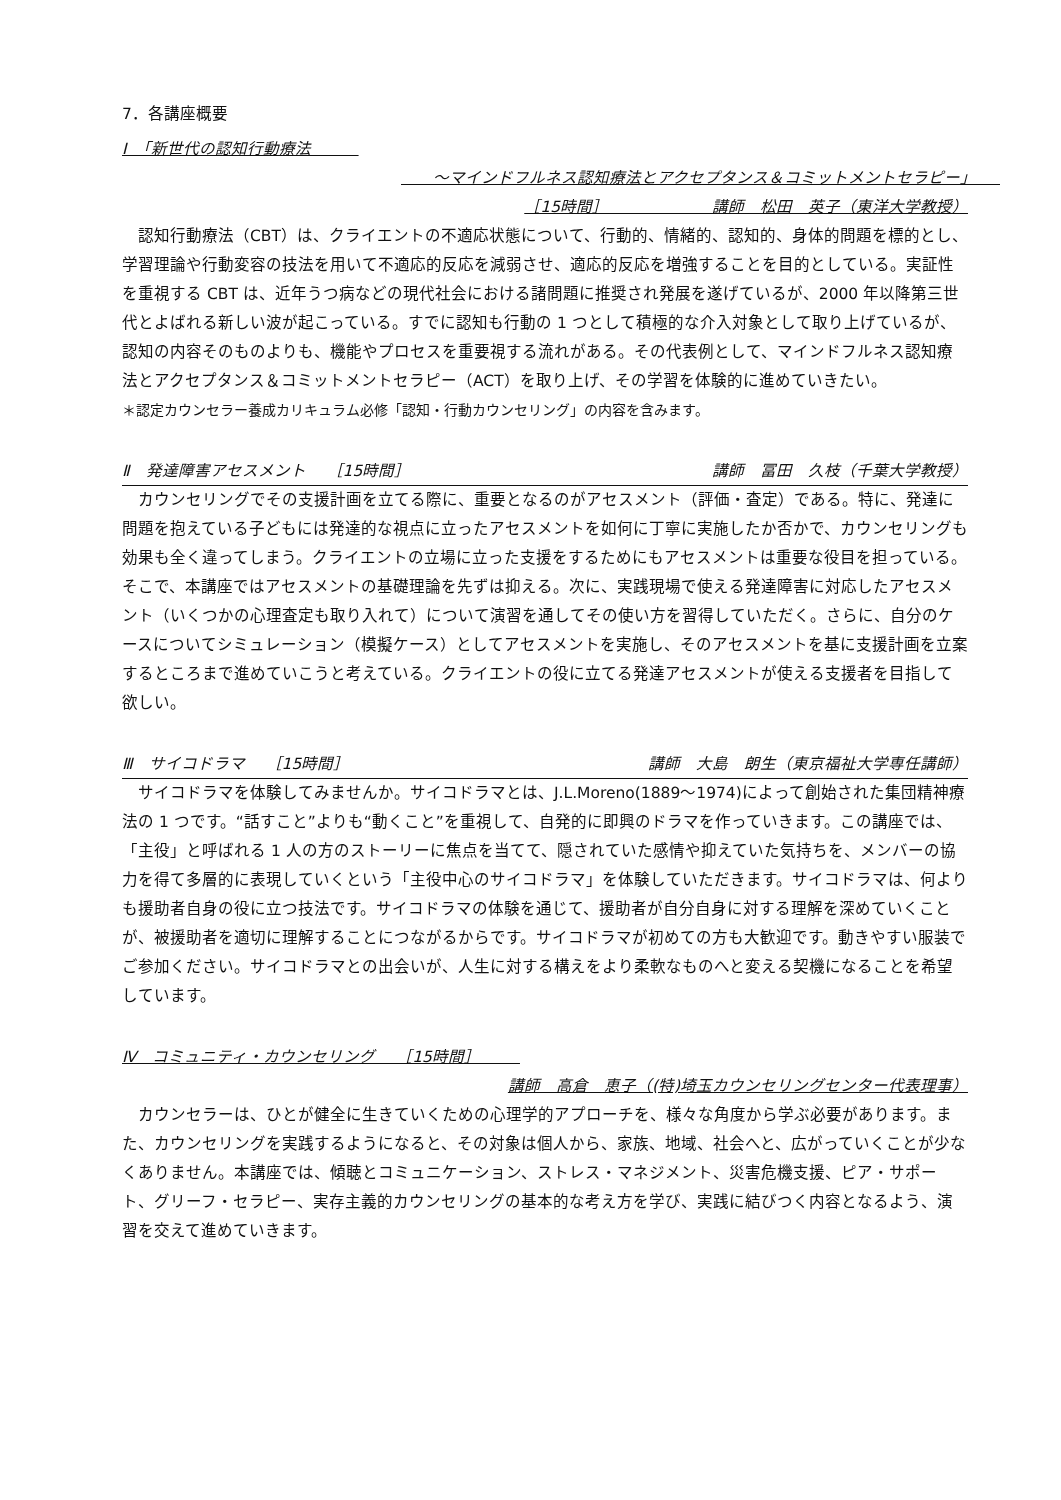7．各講座概要
Ⅰ　「新世代の認知行動療法　　　
　　～マインドフルネス認知療法とアクセプタンス＆コミットメントセラピー」　　
［15時間］　　　　　　　講師　松田　英子（東洋大学教授）
　認知行動療法（CBT）は、クライエントの不適応状態について、行動的、情緒的、認知的、身体的問題を標的とし、学習理論や行動変容の技法を用いて不適応的反応を減弱させ、適応的反応を増強することを目的としている。実証性を重視する CBT は、近年うつ病などの現代社会における諸問題に推奨され発展を遂げているが、2000 年以降第三世代とよばれる新しい波が起こっている。すでに認知も行動の 1 つとして積極的な介入対象として取り上げているが、認知の内容そのものよりも、機能やプロセスを重要視する流れがある。その代表例として、マインドフルネス認知療法とアクセプタンス＆コミットメントセラピー（ACT）を取り上げ、その学習を体験的に進めていきたい。
＊認定カウンセラー養成カリキュラム必修「認知・行動カウンセリング」の内容を含みます。
Ⅱ　発達障害アセスメント　 ［15時間］ 講師　冨田　久枝（千葉大学教授）
　カウンセリングでその支援計画を立てる際に、重要となるのがアセスメント（評価・査定）である。特に、発達に問題を抱えている子どもには発達的な視点に立ったアセスメントを如何に丁寧に実施したか否かで、カウンセリングも効果も全く違ってしまう。クライエントの立場に立った支援をするためにもアセスメントは重要な役目を担っている。そこで、本講座ではアセスメントの基礎理論を先ずは抑える。次に、実践現場で使える発達障害に対応したアセスメント（いくつかの心理査定も取り入れて）について演習を通してその使い方を習得していただく。さらに、自分のケースについてシミュレーション（模擬ケース）としてアセスメントを実施し、そのアセスメントを基に支援計画を立案するところまで進めていこうと考えている。クライエントの役に立てる発達アセスメントが使える支援者を目指して欲しい。
Ⅲ　サイコドラマ　 ［15時間］ 講師　大島　朗生（東京福祉大学専任講師）
　サイコドラマを体験してみませんか。サイコドラマとは、J.L.Moreno(1889～1974)によって創始された集団精神療法の 1 つです。“話すこと”よりも“動くこと”を重視して、自発的に即興のドラマを作っていきます。この講座では、「主役」と呼ばれる 1 人の方のストーリーに焦点を当てて、隠されていた感情や抑えていた気持ちを、メンバーの協力を得て多層的に表現していくという「主役中心のサイコドラマ」を体験していただきます。サイコドラマは、何よりも援助者自身の役に立つ技法です。サイコドラマの体験を通じて、援助者が自分自身に対する理解を深めていくことが、被援助者を適切に理解することにつながるからです。サイコドラマが初めての方も大歓迎です。動きやすい服装でご参加ください。サイコドラマとの出会いが、人生に対する構えをより柔軟なものへと変える契機になることを希望しています。
Ⅳ　コミュニティ・カウンセリング　 ［15時間］　　　
講師　高倉　恵子（(特)埼玉カウンセリングセンター代表理事）
　カウンセラーは、ひとが健全に生きていくための心理学的アプローチを、様々な角度から学ぶ必要があります。また、カウンセリングを実践するようになると、その対象は個人から、家族、地域、社会へと、広がっていくことが少なくありません。本講座では、傾聴とコミュニケーション、ストレス・マネジメント、災害危機支援、ピア・サポート、グリーフ・セラピー、実存主義的カウンセリングの基本的な考え方を学び、実践に結びつく内容となるよう、演習を交えて進めていきます。